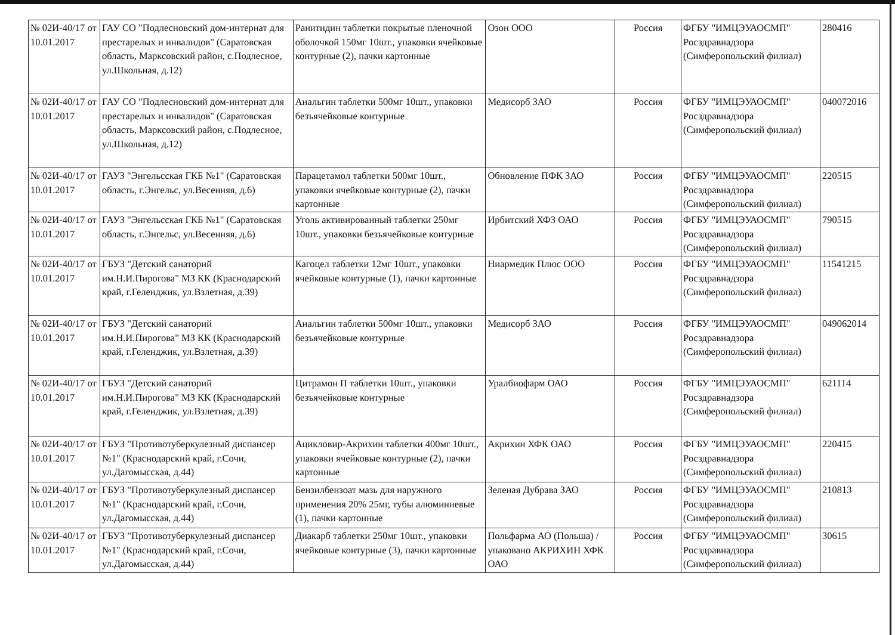| № 02И-40/17 от 10.01.2017 | ГАУ СО "Подлесновский дом-интернат для престарелых и инвалидов" (Саратовская область, Марксовский район, с.Подлесное, ул.Школьная, д.12) | Ранитидин таблетки покрытые пленочной оболочкой 150мг 10шт., упаковки ячейковые контурные (2), пачки картонные | Озон ООО | Россия | ФГБУ "ИМЦЭУАОСМП" Росздравнадзора (Симферопольский филиал) | 280416 |
| № 02И-40/17 от 10.01.2017 | ГАУ СО "Подлесновский дом-интернат для престарелых и инвалидов" (Саратовская область, Марксовский район, с.Подлесное, ул.Школьная, д.12) | Анальгин таблетки 500мг 10шт., упаковки безъячейковые контурные | Медисорб ЗАО | Россия | ФГБУ "ИМЦЭУАОСМП" Росздравнадзора (Симферопольский филиал) | 040072016 |
| № 02И-40/17 от 10.01.2017 | ГАУЗ "Энгельсская ГКБ №1" (Саратовская область, г.Энгельс, ул.Весенняя, д.6) | Парацетамол таблетки 500мг 10шт., упаковки ячейковые контурные (2), пачки картонные | Обновление ПФК ЗАО | Россия | ФГБУ "ИМЦЭУАОСМП" Росздравнадзора (Симферопольский филиал) | 220515 |
| № 02И-40/17 от 10.01.2017 | ГАУЗ "Энгельсская ГКБ №1" (Саратовская область, г.Энгельс, ул.Весенняя, д.6) | Уголь активированный таблетки 250мг 10шт., упаковки безъячейковые контурные | Ирбитский ХФЗ ОАО | Россия | ФГБУ "ИМЦЭУАОСМП" Росздравнадзора (Симферопольский филиал) | 790515 |
| № 02И-40/17 от 10.01.2017 | ГБУЗ "Детский санаторий им.Н.И.Пирогова" МЗ КК (Краснодарский край, г.Геленджик, ул.Взлетная, д.39) | Кагоцел таблетки 12мг 10шт., упаковки ячейковые контурные (1), пачки картонные | Ниармедик Плюс ООО | Россия | ФГБУ "ИМЦЭУАОСМП" Росздравнадзора (Симферопольский филиал) | 11541215 |
| № 02И-40/17 от 10.01.2017 | ГБУЗ "Детский санаторий им.Н.И.Пирогова" МЗ КК (Краснодарский край, г.Геленджик, ул.Взлетная, д.39) | Анальгин таблетки 500мг 10шт., упаковки безъячейковые контурные | Медисорб ЗАО | Россия | ФГБУ "ИМЦЭУАОСМП" Росздравнадзора (Симферопольский филиал) | 049062014 |
| № 02И-40/17 от 10.01.2017 | ГБУЗ "Детский санаторий им.Н.И.Пирогова" МЗ КК (Краснодарский край, г.Геленджик, ул.Взлетная, д.39) | Цитрамон П таблетки 10шт., упаковки безъячейковые контурные | Уралбиофарм ОАО | Россия | ФГБУ "ИМЦЭУАОСМП" Росздравнадзора (Симферопольский филиал) | 621114 |
| № 02И-40/17 от 10.01.2017 | ГБУЗ "Противотуберкулезный диспансер №1" (Краснодарский край, г.Сочи, ул.Дагомысская, д.44) | Ацикловир-Акрихин таблетки 400мг 10шт., упаковки ячейковые контурные (2), пачки картонные | Акрихин ХФК ОАО | Россия | ФГБУ "ИМЦЭУАОСМП" Росздравнадзора (Симферопольский филиал) | 220415 |
| № 02И-40/17 от 10.01.2017 | ГБУЗ "Противотуберкулезный диспансер №1" (Краснодарский край, г.Сочи, ул.Дагомысская, д.44) | Бензилбензоат мазь для наружного применения 20% 25мг, тубы алюминиевые (1), пачки картонные | Зеленая Дубрава ЗАО | Россия | ФГБУ "ИМЦЭУАОСМП" Росздравнадзора (Симферопольский филиал) | 210813 |
| № 02И-40/17 от 10.01.2017 | ГБУЗ "Противотуберкулезный диспансер №1" (Краснодарский край, г.Сочи, ул.Дагомысская, д.44) | Диакарб таблетки 250мг 10шт., упаковки ячейковые контурные (3), пачки картонные | Польфарма АО (Польша) /упаковано АКРИХИН ХФК ОАО | Россия | ФГБУ "ИМЦЭУАОСМП" Росздравнадзора (Симферопольский филиал) | 30615 |